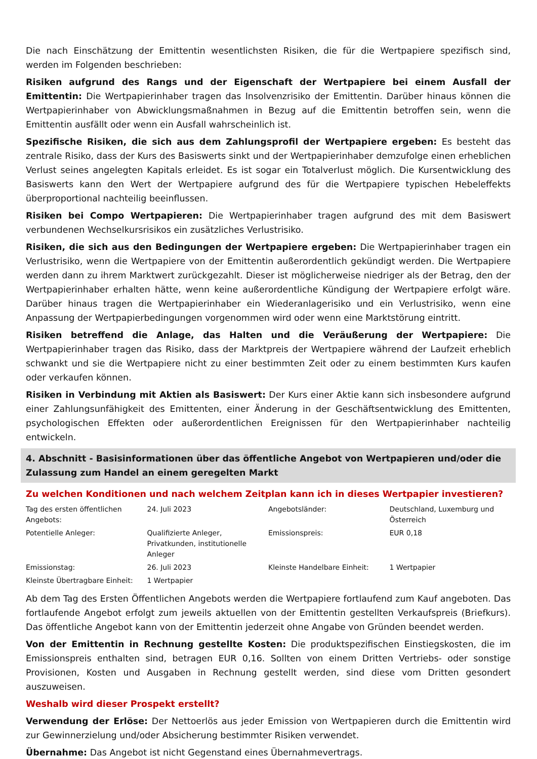Die nach Einschätzung der Emittentin wesentlichsten Risiken, die für die Wertpapiere spezifisch sind, werden im Folgenden beschrieben:
Risiken aufgrund des Rangs und der Eigenschaft der Wertpapiere bei einem Ausfall der Emittentin: Die Wertpapierinhaber tragen das Insolvenzrisiko der Emittentin. Darüber hinaus können die Wertpapierinhaber von Abwicklungsmaßnahmen in Bezug auf die Emittentin betroffen sein, wenn die Emittentin ausfällt oder wenn ein Ausfall wahrscheinlich ist.
Spezifische Risiken, die sich aus dem Zahlungsprofil der Wertpapiere ergeben: Es besteht das zentrale Risiko, dass der Kurs des Basiswerts sinkt und der Wertpapierinhaber demzufolge einen erheblichen Verlust seines angelegten Kapitals erleidet. Es ist sogar ein Totalverlust möglich. Die Kursentwicklung des Basiswerts kann den Wert der Wertpapiere aufgrund des für die Wertpapiere typischen Hebeleffekts überproportional nachteilig beeinflussen.
Risiken bei Compo Wertpapieren: Die Wertpapierinhaber tragen aufgrund des mit dem Basiswert verbundenen Wechselkursrisikos ein zusätzliches Verlustrisiko.
Risiken, die sich aus den Bedingungen der Wertpapiere ergeben: Die Wertpapierinhaber tragen ein Verlustrisiko, wenn die Wertpapiere von der Emittentin außerordentlich gekündigt werden. Die Wertpapiere werden dann zu ihrem Marktwert zurückgezahlt. Dieser ist möglicherweise niedriger als der Betrag, den der Wertpapierinhaber erhalten hätte, wenn keine außerordentliche Kündigung der Wertpapiere erfolgt wäre. Darüber hinaus tragen die Wertpapierinhaber ein Wiederanlagerisiko und ein Verlustrisiko, wenn eine Anpassung der Wertpapierbedingungen vorgenommen wird oder wenn eine Marktstörung eintritt.
Risiken betreffend die Anlage, das Halten und die Veräußerung der Wertpapiere: Die Wertpapierinhaber tragen das Risiko, dass der Marktpreis der Wertpapiere während der Laufzeit erheblich schwankt und sie die Wertpapiere nicht zu einer bestimmten Zeit oder zu einem bestimmten Kurs kaufen oder verkaufen können.
Risiken in Verbindung mit Aktien als Basiswert: Der Kurs einer Aktie kann sich insbesondere aufgrund einer Zahlungsunfähigkeit des Emittenten, einer Änderung in der Geschäftsentwicklung des Emittenten, psychologischen Effekten oder außerordentlichen Ereignissen für den Wertpapierinhaber nachteilig entwickeln.
4. Abschnitt - Basisinformationen über das öffentliche Angebot von Wertpapieren und/oder die Zulassung zum Handel an einem geregelten Markt
Zu welchen Konditionen und nach welchem Zeitplan kann ich in dieses Wertpapier investieren?
| Tag des ersten öffentlichen Angebots: | 24. Juli 2023 | Angebotsländer: | Deutschland, Luxemburg und Österreich |
| Potentielle Anleger: | Qualifizierte Anleger, Privatkunden, institutionelle Anleger | Emissionspreis: | EUR 0,18 |
| Emissionstag: | 26. Juli 2023 | Kleinste Handelbare Einheit: | 1 Wertpapier |
| Kleinste Übertragbare Einheit: | 1 Wertpapier | | |
Ab dem Tag des Ersten Öffentlichen Angebots werden die Wertpapiere fortlaufend zum Kauf angeboten. Das fortlaufende Angebot erfolgt zum jeweils aktuellen von der Emittentin gestellten Verkaufspreis (Briefkurs). Das öffentliche Angebot kann von der Emittentin jederzeit ohne Angabe von Gründen beendet werden.
Von der Emittentin in Rechnung gestellte Kosten: Die produktspezifischen Einstiegskosten, die im Emissionspreis enthalten sind, betragen EUR 0,16. Sollten von einem Dritten Vertriebs- oder sonstige Provisionen, Kosten und Ausgaben in Rechnung gestellt werden, sind diese vom Dritten gesondert auszuweisen.
Weshalb wird dieser Prospekt erstellt?
Verwendung der Erlöse: Der Nettoerlös aus jeder Emission von Wertpapieren durch die Emittentin wird zur Gewinnerzielung und/oder Absicherung bestimmter Risiken verwendet.
Übernahme: Das Angebot ist nicht Gegenstand eines Übernahmevertrags.